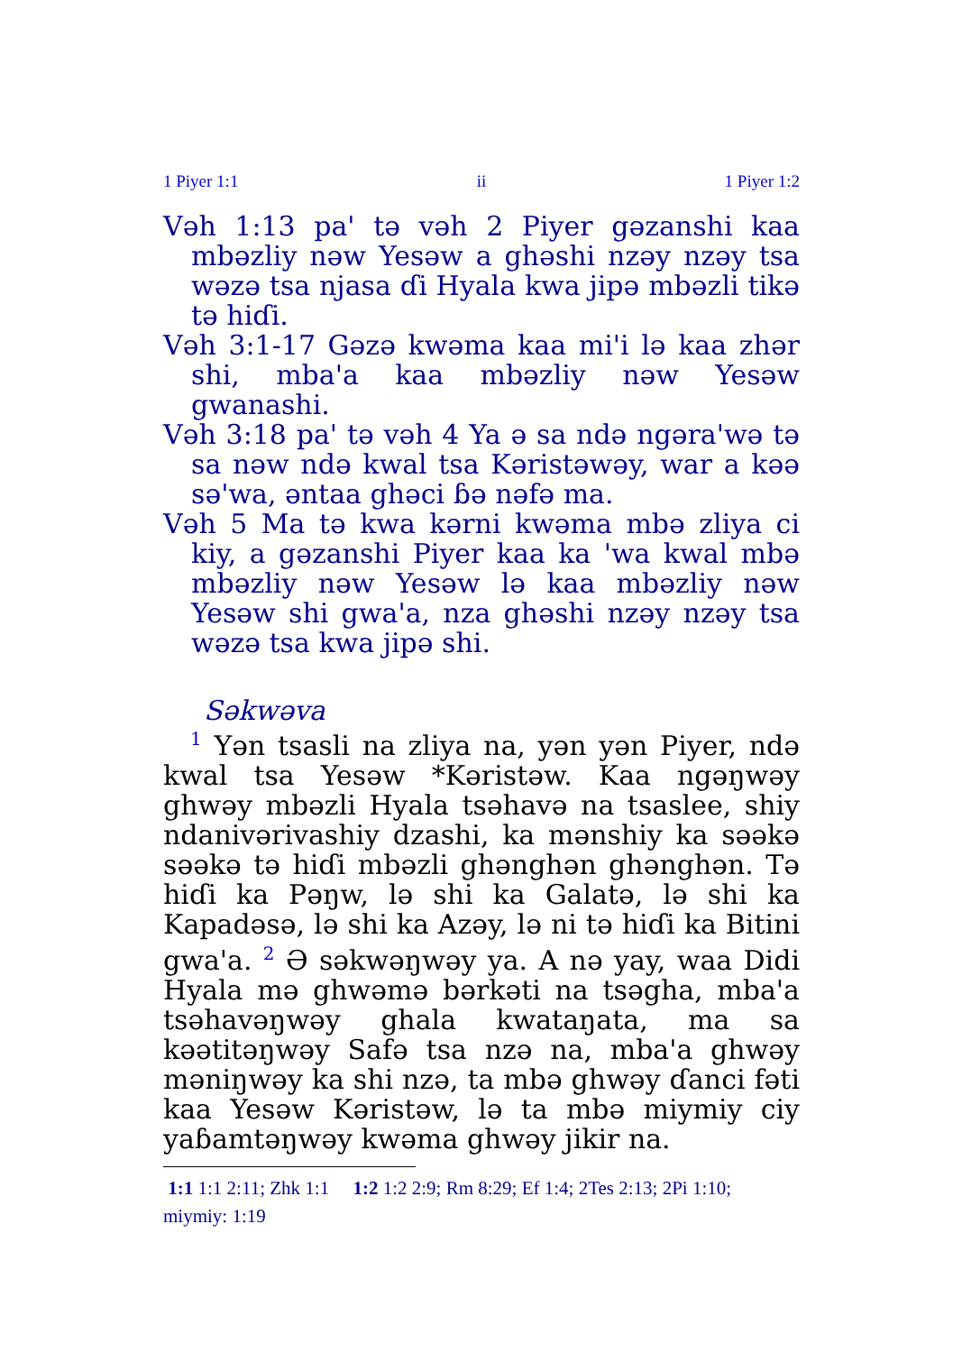1 Piyer 1:1 ii 1 Piyer 1:2
Vəh 1:13 pa' tə vəh 2 Piyer gəzanshi kaa mbəzliy nəw Yesəw a ghəshi nzəy nzəy tsa wəzə tsa njasa ɗi Hyala kwa jipə mbəzli tikə tə hiɗi.
Vəh 3:1-17 Gəzə kwəma kaa mi'i lə kaa zhər shi, mba'a kaa mbəzliy nəw Yesəw gwanashi.
Vəh 3:18 pa' tə vəh 4 Ya ə sa ndə ngəra'wə tə sa nəw ndə kwal tsa Kəristəwəy, war a kəə sə'wa, əntaa ghəci ɓə nəfə ma.
Vəh 5 Ma tə kwa kərni kwəma mbə zliya ci kiy, a gəzanshi Piyer kaa ka 'wa kwal mbə mbəzliy nəw Yesəw lə kaa mbəzliy nəw Yesəw shi gwa'a, nza ghəshi nzəy nzəy tsa wəzə tsa kwa jipə shi.
Səkwəva
<sup>1</sup> Yən tsasli na zliya na, yən yən Piyer, ndə kwal tsa Yesəw *Kəristəw. Kaa ngəŋwəy ghwəy mbəzli Hyala tsəhavə na tsaslee, shiy ndanivərivashiy dzashi, ka mənshiy ka səəkə səəkə tə hiɗi mbəzli ghənghən ghənghən. Tə hiɗi ka Pəŋw, lə shi ka Galatə, lə shi ka Kapadəsə, lə shi ka Azəy, lə ni tə hiɗi ka Bitini gwa'a. <sup>2</sup> Ə səkwəŋwəy ya. A nə yay, waa Didi Hyala mə ghwəmə bərkəti na tsəgha, mba'a tsəhavəŋwəy ghala kwataŋata, ma sa kəətitəŋwəy Safə tsa nzə na, mba'a ghwəy məniŋwəy ka shi nzə, ta mbə ghwəy ɗanci fəti kaa Yesəw Kəristəw, lə ta mbə miymiy ciy yaɓamtəŋwəy kwəma ghwəy jikir na.
1:1 1:1 2:11; Zhk 1:1 1:2 1:2 2:9; Rm 8:29; Ef 1:4; 2Tes 2:13; 2Pi 1:10; miymiy: 1:19